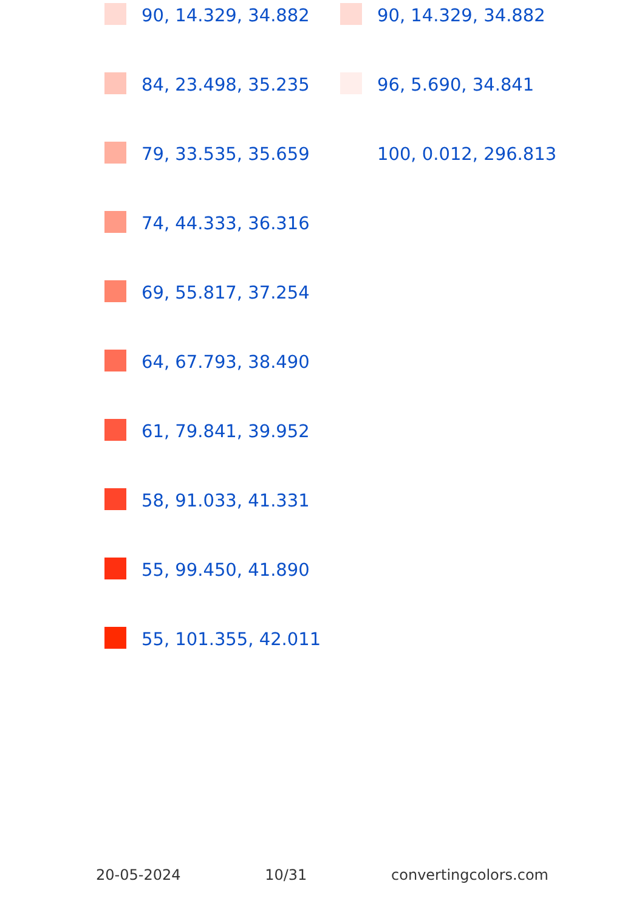90, 14.329, 34.882
84, 23.498, 35.235
79, 33.535, 35.659
74, 44.333, 36.316
69, 55.817, 37.254
64, 67.793, 38.490
61, 79.841, 39.952
58, 91.033, 41.331
55, 99.450, 41.890
55, 101.355, 42.011
90, 14.329, 34.882
96, 5.690, 34.841
100, 0.012, 296.813
20-05-2024 10/31 convertingcolors.com